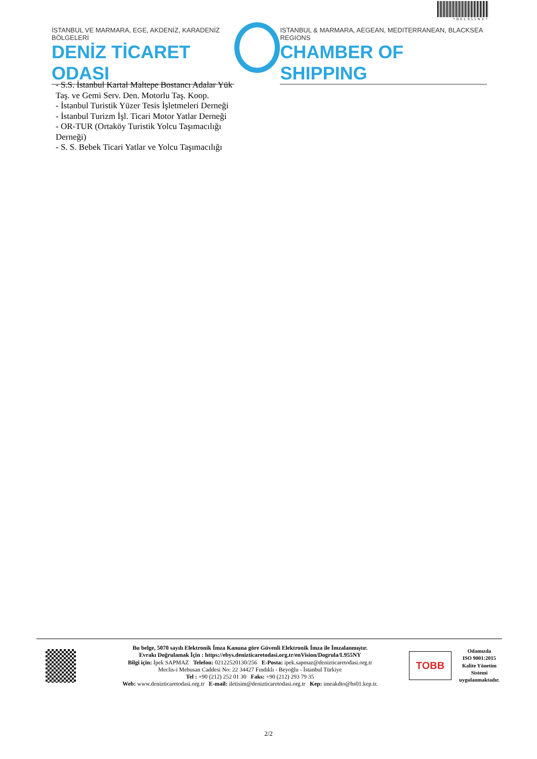*BEL955NY*
İSTANBUL VE MARMARA, EGE, AKDENİZ, KARADENİZ BÖLGELERİ
DENİZ TİCARET ODASI
ISTANBUL & MARMARA, AEGEAN, MEDITERRANEAN, BLACKSEA REGIONS
CHAMBER OF SHIPPING
- S.S. İstanbul Kartal Maltepe Bostancı Adalar Yük
Taş. ve Gemi Serv. Den. Motorlu Taş. Koop.
- İstanbul Turistik Yüzer Tesis İşletmeleri Derneği
- İstanbul Turizm İşl. Ticari Motor Yatlar Derneği
- OR-TUR (Ortaköy Turistik Yolcu Taşımacılığı
Derneği)
- S. S. Bebek Ticari Yatlar ve Yolcu Taşımacılığı
Bu belge, 5070 sayılı Elektronik İmza Kanuna göre Güvenli Elektronik İmza ile İmzalanmıştır.
Evrakı Doğrulamak İçin : https://ebys.denizticaretodasi.org.tr/enVision/Dogrula/L955NY
Bilgi için: İpek SAPMAZ Telefon: 02122520130/256 E-Posta: ipek.sapmaz@denizticaretodasi.org.tr
Meclis-i Mebusan Caddesi No: 22 34427 Fındıklı - Beyoğlu - İstanbul Türkiye
Tel : +90 (212) 252 01 30 Faks: +90 (212) 293 79 35
Web: www.denizticaretodasi.org.tr E-mail: iletisim@denizticaretodasi.org.tr Kep: imeakdto@hs01.kep.tr.
TOBB
Odamızda
ISO 9001:2015
Kalite Yönetim
Sistemi
uygulanmaktadır.
2/2